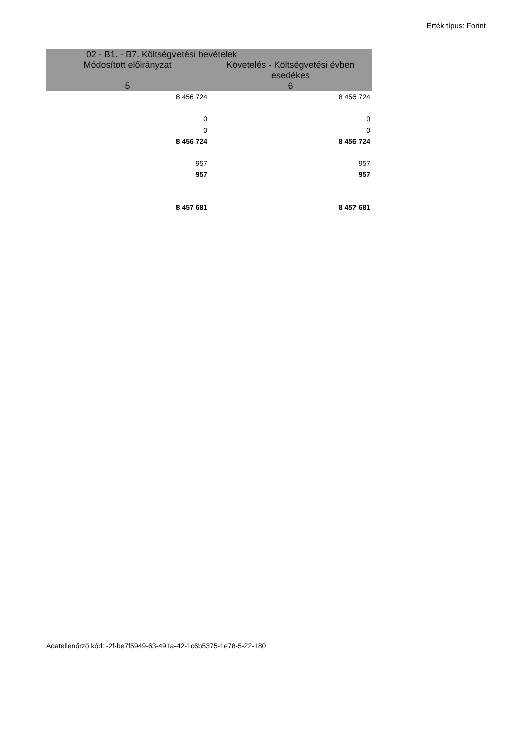Érték típus: Forint
| 02 - B1. - B7. Költségvetési bevételek | |
| --- | --- |
| Módosított előirányzat | Követelés - Költségvetési évben esedékes |
| 5 | 6 |
| 8 456 724 | 8 456 724 |
| 0 | 0 |
| 0 | 0 |
| 8 456 724 | 8 456 724 |
| 957 | 957 |
| 957 | 957 |
| 8 457 681 | 8 457 681 |
Adatellenőrző kód: -2f-be7f5949-63-491a-42-1c6b5375-1e78-5-22-180